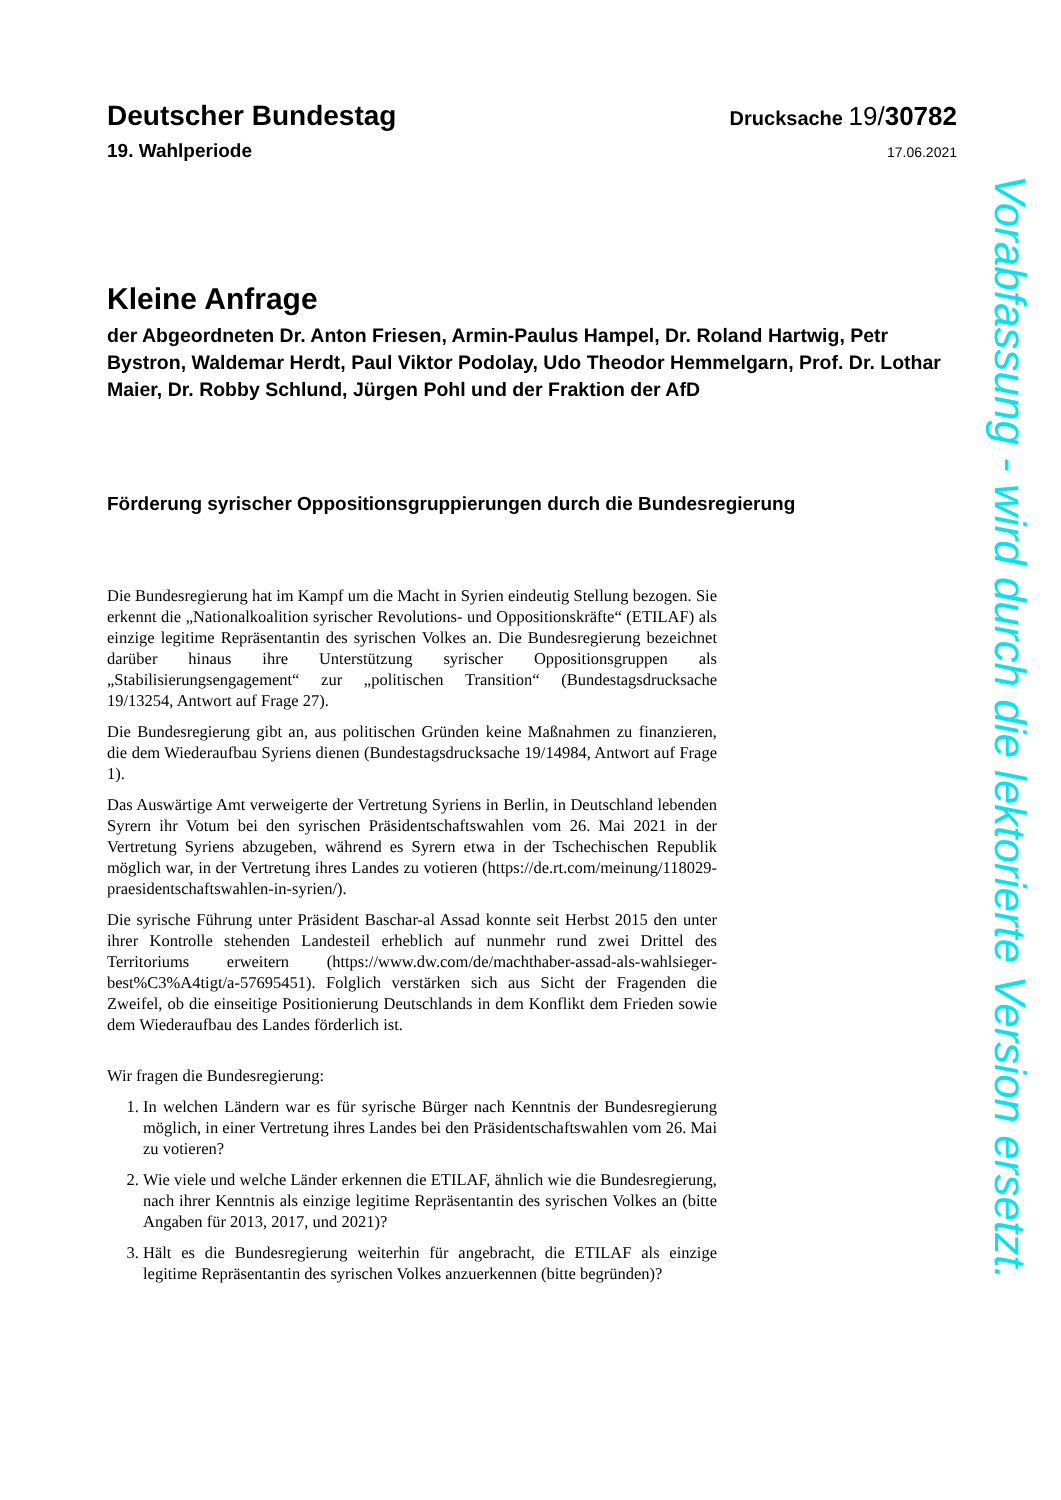Deutscher Bundestag
Drucksache 19/30782
19. Wahlperiode
17.06.2021
Kleine Anfrage
der Abgeordneten Dr. Anton Friesen, Armin-Paulus Hampel, Dr. Roland Hartwig, Petr Bystron, Waldemar Herdt, Paul Viktor Podolay, Udo Theodor Hemmelgarn, Prof. Dr. Lothar Maier, Dr. Robby Schlund, Jürgen Pohl und der Fraktion der AfD
Förderung syrischer Oppositionsgruppierungen durch die Bundesregierung
Die Bundesregierung hat im Kampf um die Macht in Syrien eindeutig Stellung bezogen. Sie erkennt die „Nationalkoalition syrischer Revolutions- und Oppositionskräfte“ (ETILAF) als einzige legitime Repräsentantin des syrischen Volkes an. Die Bundesregierung bezeichnet darüber hinaus ihre Unterstützung syrischer Oppositionsgruppen als „Stabilisierungsengagement“ zur „politischen Transition“ (Bundestagsdrucksache 19/13254, Antwort auf Frage 27).
Die Bundesregierung gibt an, aus politischen Gründen keine Maßnahmen zu finanzieren, die dem Wiederaufbau Syriens dienen (Bundestagsdrucksache 19/14984, Antwort auf Frage 1).
Das Auswärtige Amt verweigerte der Vertretung Syriens in Berlin, in Deutschland lebenden Syrern ihr Votum bei den syrischen Präsidentschaftswahlen vom 26. Mai 2021 in der Vertretung Syriens abzugeben, während es Syrern etwa in der Tschechischen Republik möglich war, in der Vertretung ihres Landes zu votieren (https://de.rt.com/meinung/118029-praesidentschaftswahlen-in-syrien/).
Die syrische Führung unter Präsident Baschar-al Assad konnte seit Herbst 2015 den unter ihrer Kontrolle stehenden Landesteil erheblich auf nunmehr rund zwei Drittel des Territoriums erweitern (https://www.dw.com/de/machthaber-assad-als-wahlsieger-best%C3%A4tigt/a-57695451). Folglich verstärken sich aus Sicht der Fragenden die Zweifel, ob die einseitige Positionierung Deutschlands in dem Konflikt dem Frieden sowie dem Wiederaufbau des Landes förderlich ist.
Wir fragen die Bundesregierung:
1. In welchen Ländern war es für syrische Bürger nach Kenntnis der Bundesregierung möglich, in einer Vertretung ihres Landes bei den Präsidentschaftswahlen vom 26. Mai zu votieren?
2. Wie viele und welche Länder erkennen die ETILAF, ähnlich wie die Bundesregierung, nach ihrer Kenntnis als einzige legitime Repräsentantin des syrischen Volkes an (bitte Angaben für 2013, 2017, und 2021)?
3. Hält es die Bundesregierung weiterhin für angebracht, die ETILAF als einzige legitime Repräsentantin des syrischen Volkes anzuerkennen (bitte begründen)?
Vorabfassung - wird durch die lektorierte Version ersetzt.